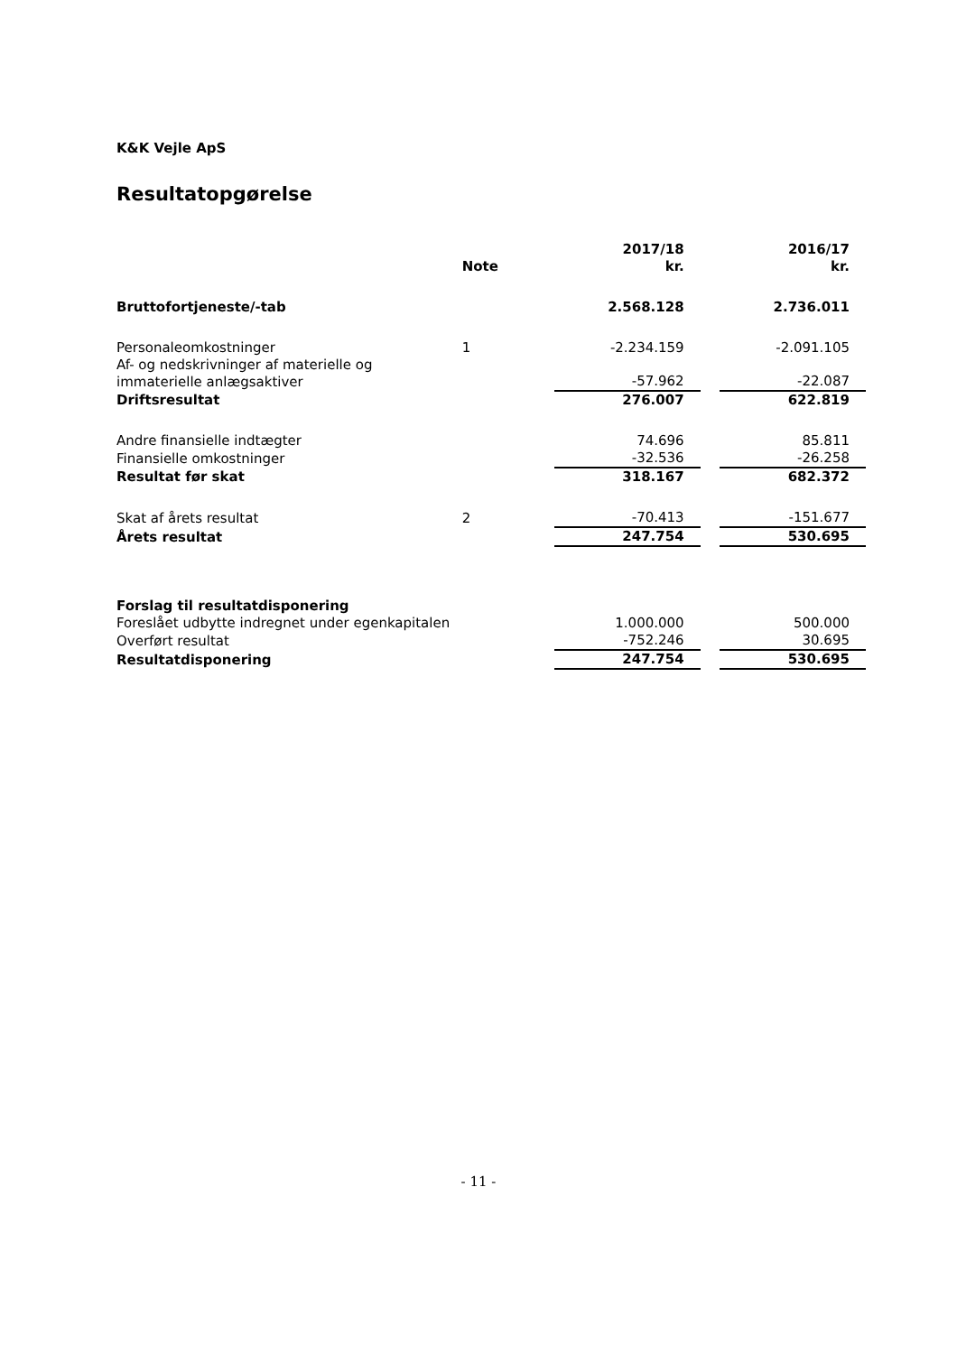K&K Vejle ApS
Resultatopgørelse
| | | 2017/18 | | 2016/17 |
| --- | --- | --- | --- | --- |
| | Note | kr. | | kr. |
| Bruttofortjeneste/-tab | | 2.568.128 | | 2.736.011 |
| Personaleomkostninger | 1 | -2.234.159 | | -2.091.105 |
| Af- og nedskrivninger af materielle og immaterielle anlægsaktiver | | -57.962 | | -22.087 |
| Driftsresultat | | 276.007 | | 622.819 |
| Andre finansielle indtægter | | 74.696 | | 85.811 |
| Finansielle omkostninger | | -32.536 | | -26.258 |
| Resultat før skat | | 318.167 | | 682.372 |
| Skat af årets resultat | 2 | -70.413 | | -151.677 |
| Årets resultat | | 247.754 | | 530.695 |
| Forslag til resultatdisponering | | | | |
| Foreslået udbytte indregnet under egenkapitalen | | 1.000.000 | | 500.000 |
| Overført resultat | | -752.246 | | 30.695 |
| Resultatdisponering | | 247.754 | | 530.695 |
- 11 -